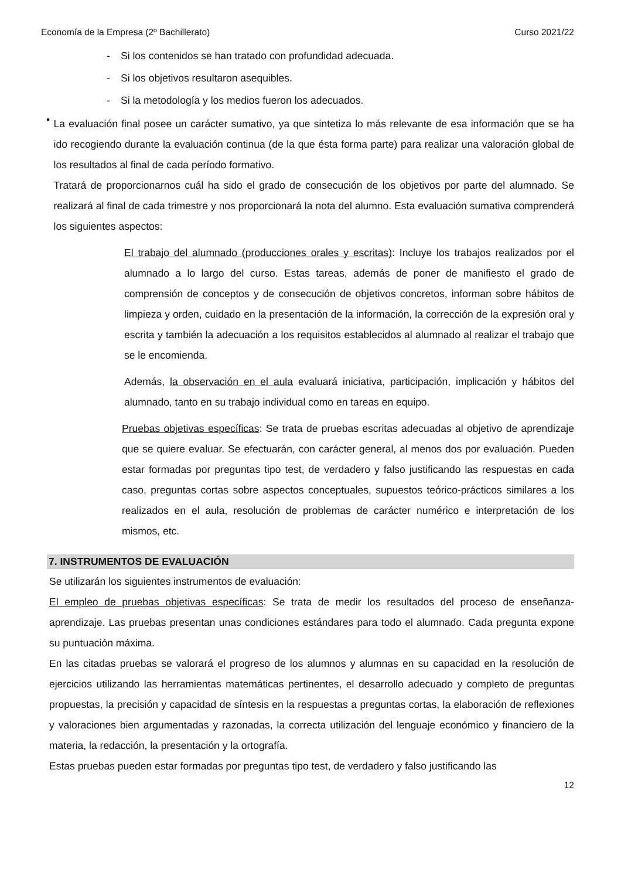Economía de la Empresa (2º Bachillerato) Curso 2021/22
- Si los contenidos se han tratado con profundidad adecuada.
- Si los objetivos resultaron asequibles.
- Si la metodología y los medios fueron los adecuados.
•
La evaluación final posee un carácter sumativo, ya que sintetiza lo más relevante de esa información que se ha ido recogiendo durante la evaluación continua (de la que ésta forma parte) para realizar una valoración global de los resultados al final de cada período formativo.
Tratará de proporcionarnos cuál ha sido el grado de consecución de los objetivos por parte del alumnado. Se realizará al final de cada trimestre y nos proporcionará la nota del alumno. Esta evaluación sumativa comprenderá los siguientes aspectos:
El trabajo del alumnado (producciones orales y escritas): Incluye los trabajos realizados por el alumnado a lo largo del curso. Estas tareas, además de poner de manifiesto el grado de comprensión de conceptos y de consecución de objetivos concretos, informan sobre hábitos de limpieza y orden, cuidado en la presentación de la información, la corrección de la expresión oral y escrita y también la adecuación a los requisitos establecidos al alumnado al realizar el trabajo que se le encomienda.
Además, la observación en el aula evaluará iniciativa, participación, implicación y hábitos del alumnado, tanto en su trabajo individual como en tareas en equipo.
Pruebas objetivas específicas: Se trata de pruebas escritas adecuadas al objetivo de aprendizaje que se quiere evaluar. Se efectuarán, con carácter general, al menos dos por evaluación. Pueden estar formadas por preguntas tipo test, de verdadero y falso justificando las respuestas en cada caso, preguntas cortas sobre aspectos conceptuales, supuestos teórico-prácticos similares a los realizados en el aula, resolución de problemas de carácter numérico e interpretación de los mismos, etc.
7. INSTRUMENTOS DE EVALUACIÓN
Se utilizarán los siguientes instrumentos de evaluación:
El empleo de pruebas objetivas específicas: Se trata de medir los resultados del proceso de enseñanza- aprendizaje. Las pruebas presentan unas condiciones estándares para todo el alumnado. Cada pregunta expone su puntuación máxima.
En las citadas pruebas se valorará el progreso de los alumnos y alumnas en su capacidad en la resolución de ejercicios utilizando las herramientas matemáticas pertinentes, el desarrollo adecuado y completo de preguntas propuestas, la precisión y capacidad de síntesis en la respuestas a preguntas cortas, la elaboración de reflexiones y valoraciones bien argumentadas y razonadas, la correcta utilización del lenguaje económico y financiero de la materia, la redacción, la presentación y la ortografía.
Estas pruebas pueden estar formadas por preguntas tipo test, de verdadero y falso justificando las
12